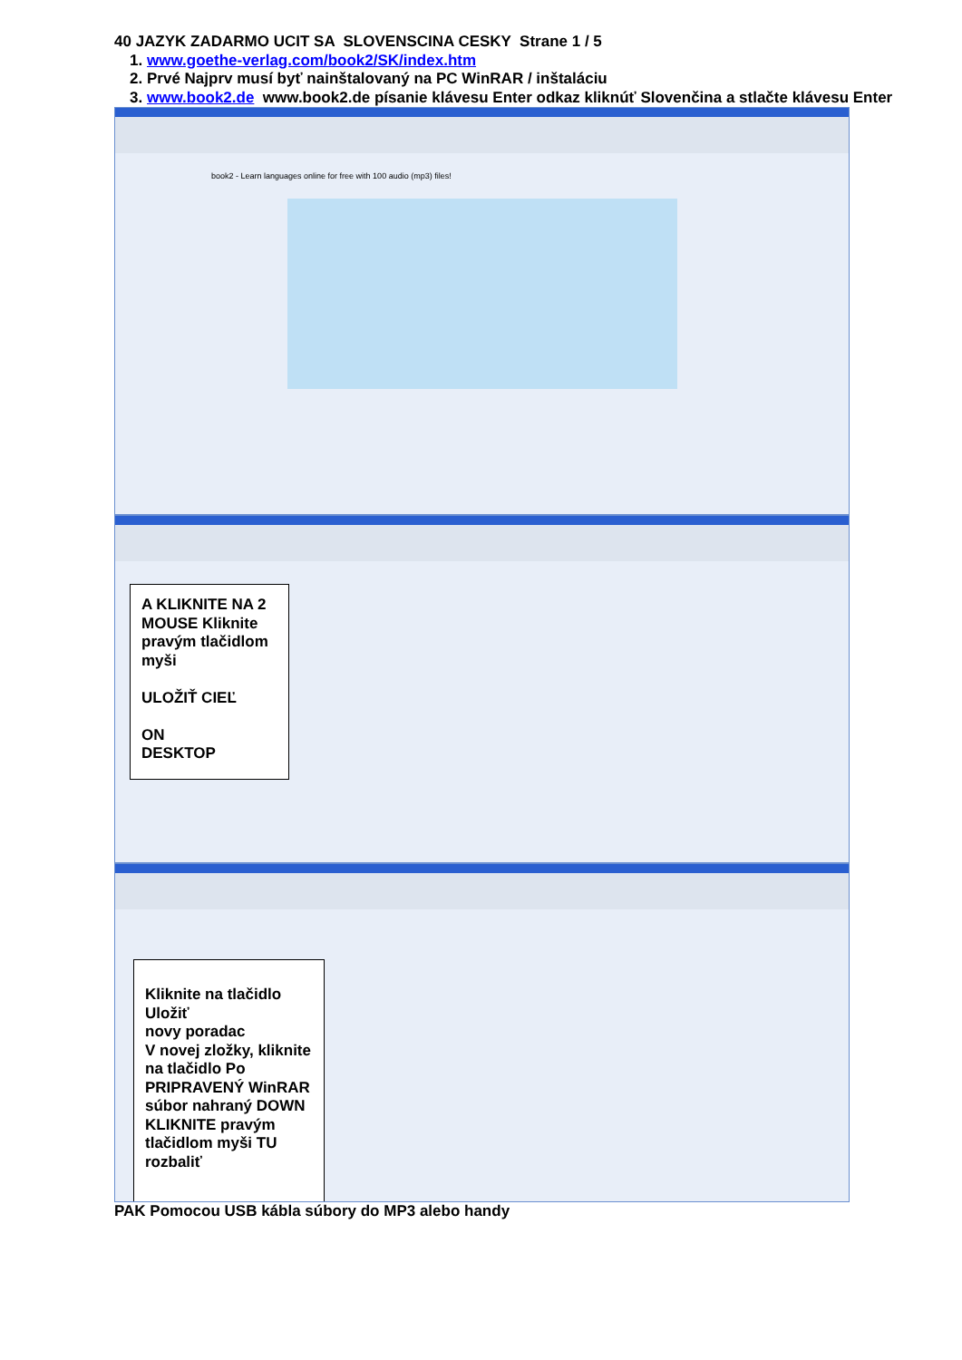40 JAZYK ZADARMO UCIT SA SLOVENSCINA CESKY Strane 1 / 5
1. www.goethe-verlag.com/book2/SK/index.htm
2. Prvé Najprv musí byť nainštalovaný na PC WinRAR / inštaláciu
3. www.book2.de www.book2.de písanie klávesu Enter odkaz kliknúť Slovenčina a stlačte klávesu Enter
book2 - Learn languages online for free with 100 audio (mp3) files!
A KLIKNITE NA 2 MOUSE Kliknite pravým tlačidlom myši
ULOŽIŤ CIEĽ
ON
DESKTOP
Kliknite na tlačidlo Uložiť
novy poradac
V novej zložky, kliknite na tlačidlo Po PRIPRAVENÝ WinRAR súbor nahraný DOWN KLIKNITE pravým tlačidlom myši TU rozbaliť
PAK Pomocou USB kábla súbory do MP3 alebo handy